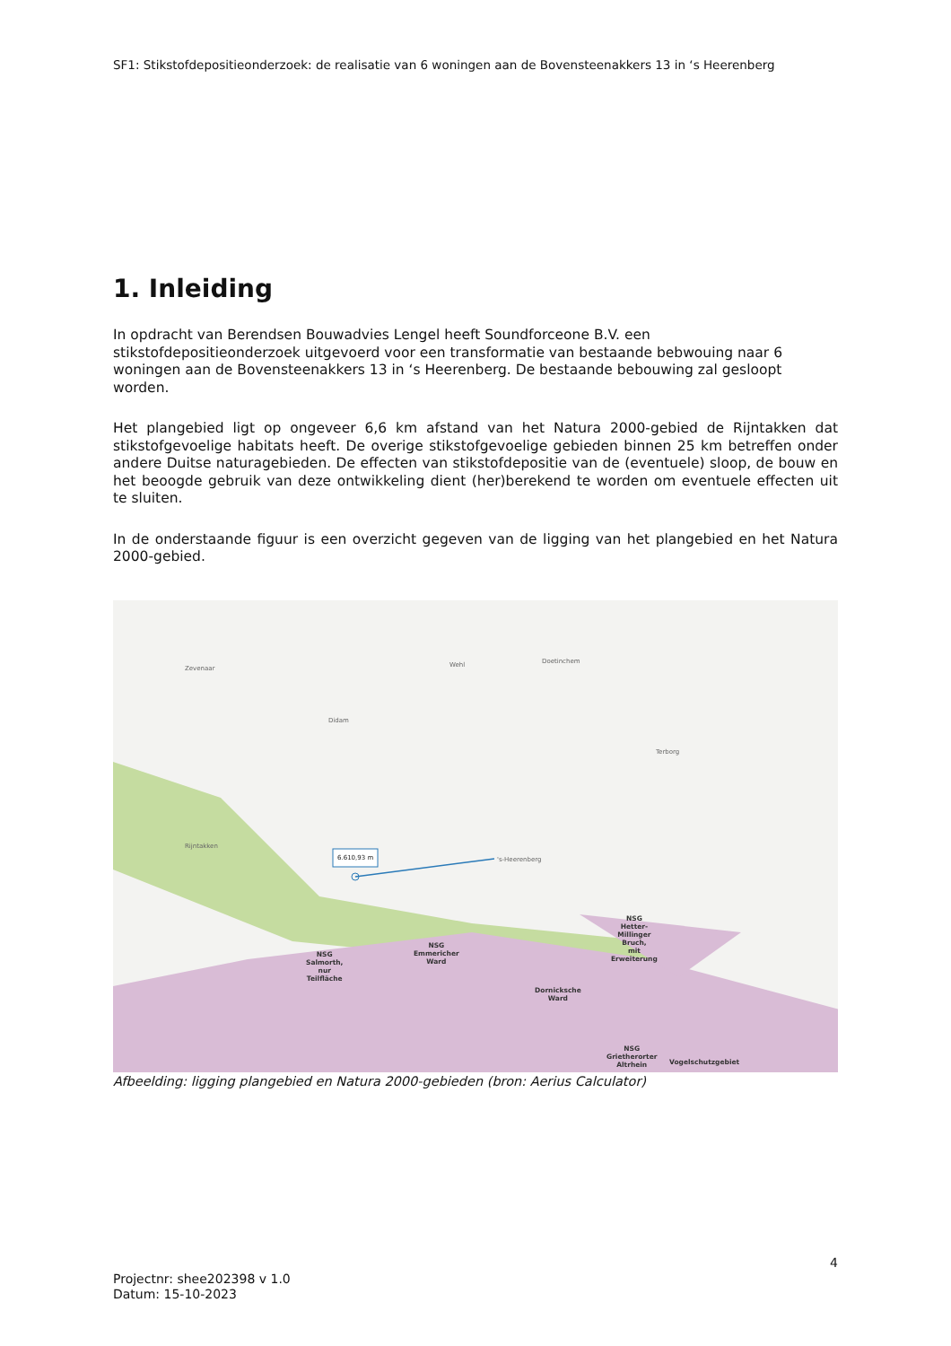SF1: Stikstofdepositieonderzoek: de realisatie van 6 woningen aan de Bovensteenakkers 13 in ‘s Heerenberg
1. Inleiding
In opdracht van Berendsen Bouwadvies Lengel heeft Soundforceone B.V. een stikstofdepositieonderzoek uitgevoerd voor een transformatie van bestaande bebwouing naar 6 woningen aan de Bovensteenakkers 13 in ‘s Heerenberg. De bestaande bebouwing zal gesloopt worden.
Het plangebied ligt op ongeveer 6,6 km afstand van het Natura 2000-gebied de Rijntakken dat stikstofgevoelige habitats heeft. De overige stikstofgevoelige gebieden binnen 25 km betreffen onder andere Duitse naturagebieden. De effecten van stikstofdepositie van de (eventuele) sloop, de bouw en het beoogde gebruik van deze ontwikkeling dient (her)berekend te worden om eventuele effecten uit te sluiten.
In de onderstaande figuur is een overzicht gegeven van de ligging van het plangebied en het Natura 2000-gebied.
6.610,93 m
Doetinchem
Wehl
Didam
Zevenaar
's-Heerenberg
Rijntakken
Terborg
NSG
Salmorth,
nur
Teilfläche
NSG
Emmericher
Ward
Dornicksche
Ward
NSG
Hetter-
Millinger
Bruch,
mit
Erweiterung
NSG
Grietherorter
Altrhein
Vogelschutzgebiet
Afbeelding: ligging plangebied en Natura 2000-gebieden (bron: Aerius Calculator)
4
Projectnr: shee202398 v 1.0
Datum: 15-10-2023